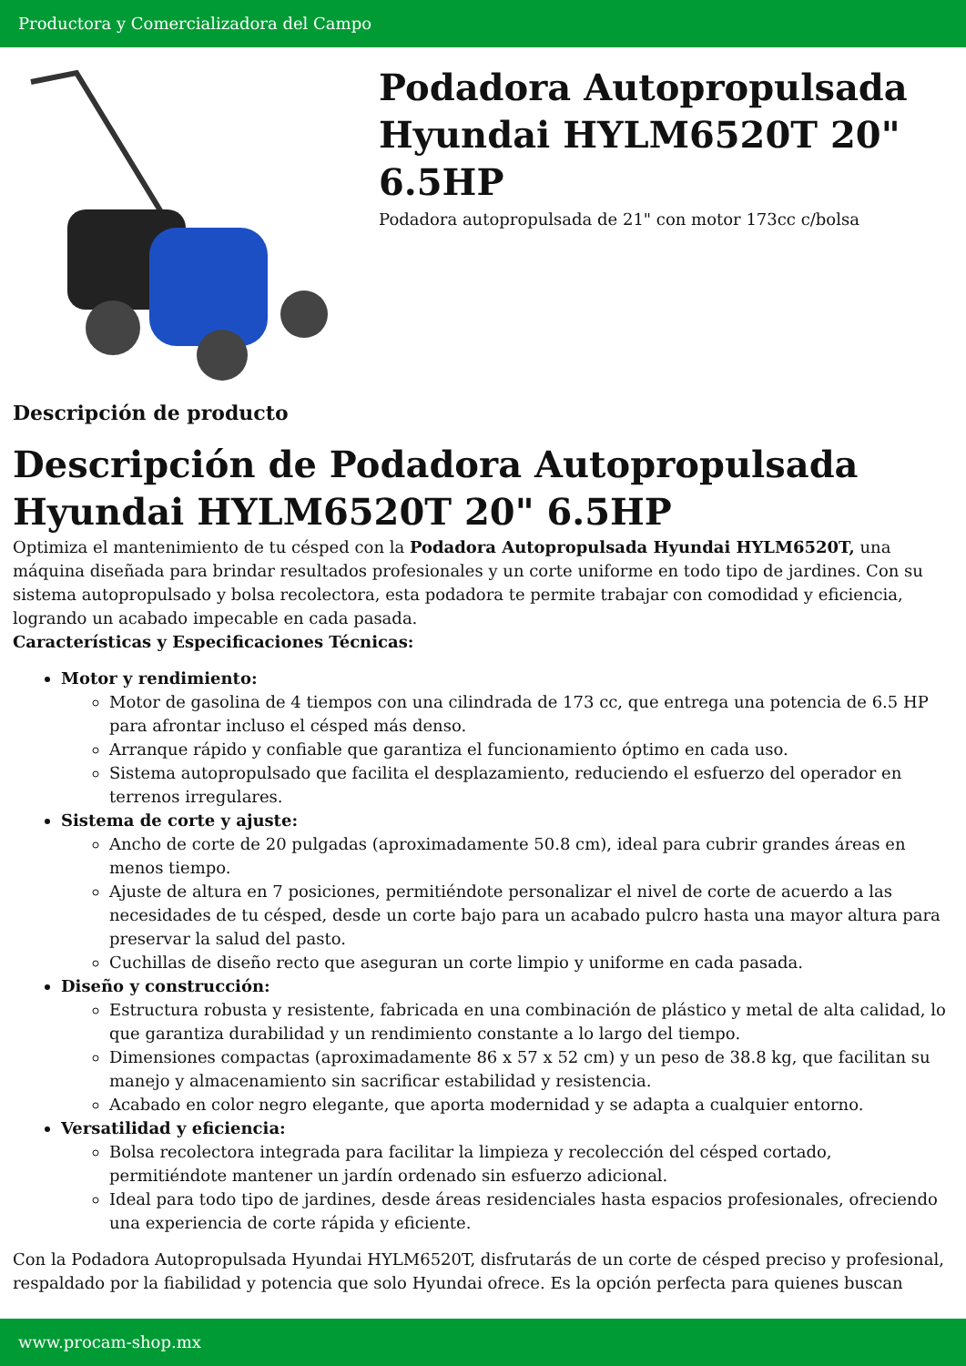Productora y Comercializadora del Campo
Podadora Autopropulsada Hyundai HYLM6520T 20" 6.5HP
Podadora autopropulsada de 21" con motor 173cc c/bolsa
Descripción de producto
Descripción de Podadora Autopropulsada Hyundai HYLM6520T 20" 6.5HP
Optimiza el mantenimiento de tu césped con la Podadora Autopropulsada Hyundai HYLM6520T, una máquina diseñada para brindar resultados profesionales y un corte uniforme en todo tipo de jardines. Con su sistema autopropulsado y bolsa recolectora, esta podadora te permite trabajar con comodidad y eficiencia, logrando un acabado impecable en cada pasada.
Características y Especificaciones Técnicas:
Motor y rendimiento:
Motor de gasolina de 4 tiempos con una cilindrada de 173 cc, que entrega una potencia de 6.5 HP para afrontar incluso el césped más denso.
Arranque rápido y confiable que garantiza el funcionamiento óptimo en cada uso.
Sistema autopropulsado que facilita el desplazamiento, reduciendo el esfuerzo del operador en terrenos irregulares.
Sistema de corte y ajuste:
Ancho de corte de 20 pulgadas (aproximadamente 50.8 cm), ideal para cubrir grandes áreas en menos tiempo.
Ajuste de altura en 7 posiciones, permitiéndote personalizar el nivel de corte de acuerdo a las necesidades de tu césped, desde un corte bajo para un acabado pulcro hasta una mayor altura para preservar la salud del pasto.
Cuchillas de diseño recto que aseguran un corte limpio y uniforme en cada pasada.
Diseño y construcción:
Estructura robusta y resistente, fabricada en una combinación de plástico y metal de alta calidad, lo que garantiza durabilidad y un rendimiento constante a lo largo del tiempo.
Dimensiones compactas (aproximadamente 86 x 57 x 52 cm) y un peso de 38.8 kg, que facilitan su manejo y almacenamiento sin sacrificar estabilidad y resistencia.
Acabado en color negro elegante, que aporta modernidad y se adapta a cualquier entorno.
Versatilidad y eficiencia:
Bolsa recolectora integrada para facilitar la limpieza y recolección del césped cortado, permitiéndote mantener un jardín ordenado sin esfuerzo adicional.
Ideal para todo tipo de jardines, desde áreas residenciales hasta espacios profesionales, ofreciendo una experiencia de corte rápida y eficiente.
Con la Podadora Autopropulsada Hyundai HYLM6520T, disfrutarás de un corte de césped preciso y profesional, respaldado por la fiabilidad y potencia que solo Hyundai ofrece. Es la opción perfecta para quienes buscan
www.procam-shop.mx